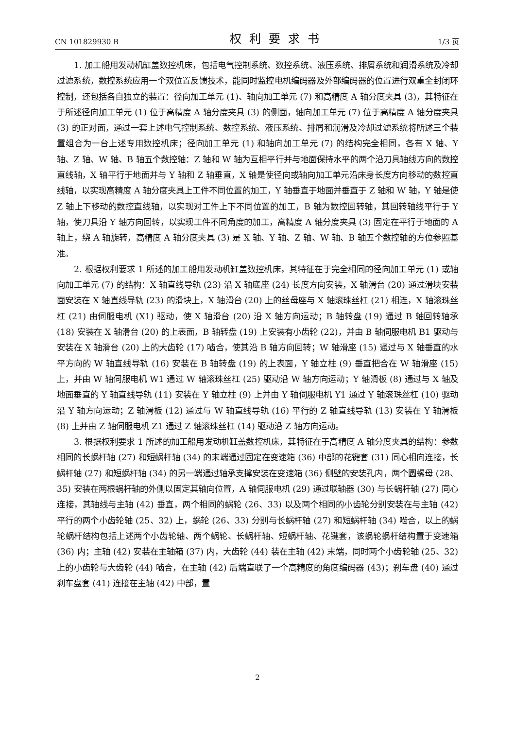CN 101829930 B 权利要求书 1/3 页
1. 加工船用发动机缸盖数控机床，包括电气控制系统、数控系统、液压系统、排屑系统和润滑系统及冷却过滤系统，数控系统应用一个双位置反馈技术，能同时监控电机编码器及外部编码器的位置进行双重全封闭环控制，还包括各自独立的装置：径向加工单元 (1)、轴向加工单元 (7) 和高精度 A 轴分度夹具 (3)，其特征在于所述径向加工单元 (1) 位于高精度 A 轴分度夹具 (3) 的侧面，轴向加工单元 (7) 位于高精度 A 轴分度夹具 (3) 的正对面，通过一套上述电气控制系统、数控系统、液压系统、排屑和润滑及冷却过滤系统将所述三个装置组合为一台上述专用数控机床；径向加工单元 (1) 和轴向加工单元 (7) 的结构完全相同，各有 X 轴、Y 轴、Z 轴、W 轴、B 轴五个数控轴：Z 轴和 W 轴为互相平行并与地面保持水平的两个沿刀具轴线方向的数控直线轴，X 轴平行于地面并与 Y 轴和 Z 轴垂直，X 轴是使径向或轴向加工单元沿床身长度方向移动的数控直线轴，以实现高精度 A 轴分度夹具上工件不同位置的加工，Y 轴垂直于地面并垂直于 Z 轴和 W 轴，Y 轴是使 Z 轴上下移动的数控直线轴，以实现对工件上下不同位置的加工，B 轴为数控回转轴，其回转轴线平行于 Y 轴，使刀具沿 Y 轴方向回转，以实现工件不同角度的加工，高精度 A 轴分度夹具 (3) 固定在平行于地面的 A 轴上，绕 A 轴旋转，高精度 A 轴分度夹具 (3) 是 X 轴、Y 轴、Z 轴、W 轴、B 轴五个数控轴的方位参照基准。
2. 根据权利要求 1 所述的加工船用发动机缸盖数控机床，其特征在于完全相同的径向加工单元 (1) 或轴向加工单元 (7) 的结构：X 轴直线导轨 (23) 沿 X 轴底座 (24) 长度方向安装，X 轴滑台 (20) 通过滑块安装面安装在 X 轴直线导轨 (23) 的滑块上，X 轴滑台 (20) 上的丝母座与 X 轴滚珠丝杠 (21) 相连，X 轴滚珠丝杠 (21) 由伺服电机 (X1) 驱动，使 X 轴滑台 (20) 沿 X 轴方向运动；B 轴转盘 (19) 通过 B 轴回转轴承 (18) 安装在 X 轴滑台 (20) 的上表面，B 轴转盘 (19) 上安装有小齿轮 (22)，并由 B 轴伺服电机 B1 驱动与安装在 X 轴滑台 (20) 上的大齿轮 (17) 啮合，使其沿 B 轴方向回转；W 轴滑座 (15) 通过与 X 轴垂直的水平方向的 W 轴直线导轨 (16) 安装在 B 轴转盘 (19) 的上表面，Y 轴立柱 (9) 垂直把合在 W 轴滑座 (15) 上，并由 W 轴伺服电机 W1 通过 W 轴滚珠丝杠 (25) 驱动沿 W 轴方向运动；Y 轴滑板 (8) 通过与 X 轴及地面垂直的 Y 轴直线导轨 (11) 安装在 Y 轴立柱 (9) 上并由 Y 轴伺服电机 Y1 通过 Y 轴滚珠丝杠 (10) 驱动沿 Y 轴方向运动；Z 轴滑板 (12) 通过与 W 轴直线导轨 (16) 平行的 Z 轴直线导轨 (13) 安装在 Y 轴滑板 (8) 上并由 Z 轴伺服电机 Z1 通过 Z 轴滚珠丝杠 (14) 驱动沿 Z 轴方向运动。
3. 根据权利要求 1 所述的加工船用发动机缸盖数控机床，其特征在于高精度 A 轴分度夹具的结构：参数相同的长蜗杆轴 (27) 和短蜗杆轴 (34) 的末端通过固定在变速箱 (36) 中部的花键套 (31) 同心相向连接，长蜗杆轴 (27) 和短蜗杆轴 (34) 的另一端通过轴承支撑安装在变速箱 (36) 侧壁的安装孔内，两个圆螺母 (28、35) 安装在两根蜗杆轴的外侧以固定其轴向位置，A 轴伺服电机 (29) 通过联轴器 (30) 与长蜗杆轴 (27) 同心连接，其轴线与主轴 (42) 垂直，两个相同的蜗轮 (26、33) 以及两个相同的小齿轮分别安装在与主轴 (42) 平行的两个小齿轮轴 (25、32) 上，蜗轮 (26、33) 分别与长蜗杆轴 (27) 和短蜗杆轴 (34) 啮合，以上的蜗轮蜗杆结构包括上述两个小齿轮轴、两个蜗轮、长蜗杆轴、短蜗杆轴、花键套，该蜗轮蜗杆结构置于变速箱 (36) 内；主轴 (42) 安装在主轴箱 (37) 内，大齿轮 (44) 装在主轴 (42) 末端，同时两个小齿轮轴 (25、32) 上的小齿轮与大齿轮 (44) 啮合，在主轴 (42) 后端直联了一个高精度的角度编码器 (43)；刹车盘 (40) 通过刹车盘套 (41) 连接在主轴 (42) 中部，置
2